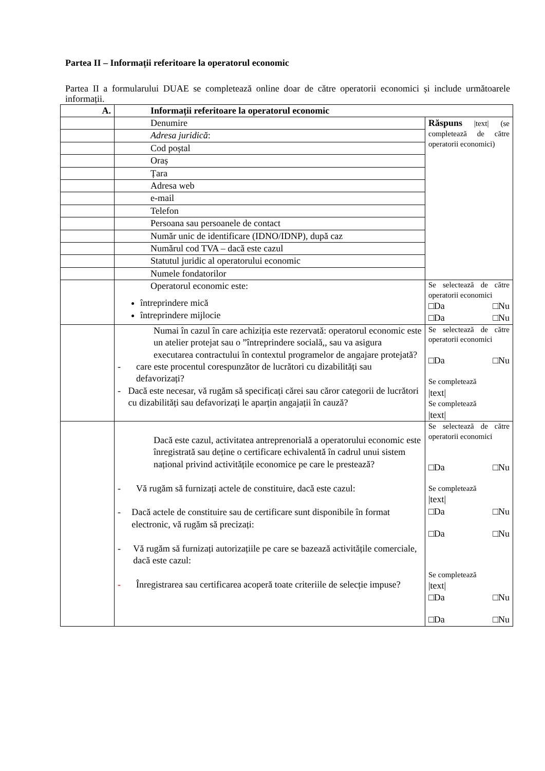Partea II – Informații referitoare la operatorul economic
Partea II a formularului DUAE se completează online doar de către operatorii economici și include următoarele informații.
| A. | Informații referitoare la operatorul economic | |
| | Denumire | Răspuns /text/ (se completează de către operatorii economici) |
| | Adresa juridică : | |
| | Cod poștal | |
| | Oraș | |
| | Țara | |
| | Adresa web | |
| | e-mail | |
| | Telefon | |
| | Persoana sau persoanele de contact | |
| | Număr unic de identificare (IDNO/IDNP), după caz | |
| | Numărul cod TVA – dacă este cazul | |
| | Statutul juridic al operatorului economic | |
| | Numele fondatorilor | |
| | Operatorul economic este: întreprindere mică întreprindere mijlocie | Se selectează de către operatorii economici □Da □Nu □Da □Nu |
| | Numai în cazul în care achiziția este rezervată: operatorul economic este un atelier protejat sau o ”întreprindere socială,, sau va asigura executarea contractului în contextul programelor de angajare protejată? - care este procentul corespunzător de lucrători cu dizabilități sau defavorizați? - Dacă este necesar, vă rugăm să specificați cărei sau căror categorii de lucrători cu dizabilități sau defavorizați le aparțin angajații în cauză? | Se selectează de către operatorii economici □Da □Nu Se completează /text/ Se completează /text/ |
| | Dacă este cazul, activitatea antreprenorială a operatorului economic este înregistrată sau deține o certificare echivalentă în cadrul unui sistem național privind activitățile economice pe care le prestează? - Vă rugăm să furnizați actele de constituire, dacă este cazul: - Dacă actele de constituire sau de certificare sunt disponibile în format electronic, vă rugăm să precizați: - Vă rugăm să furnizați autorizațiile pe care se bazează activitățile comerciale, dacă este cazul: - Înregistrarea sau certificarea acoperă toate criteriile de selecție impuse? | Se selectează de către operatorii economici □Da □Nu Se completează /text/ □Da □Nu □Da □Nu Se completează /text/ □Da □Nu □Da □Nu |